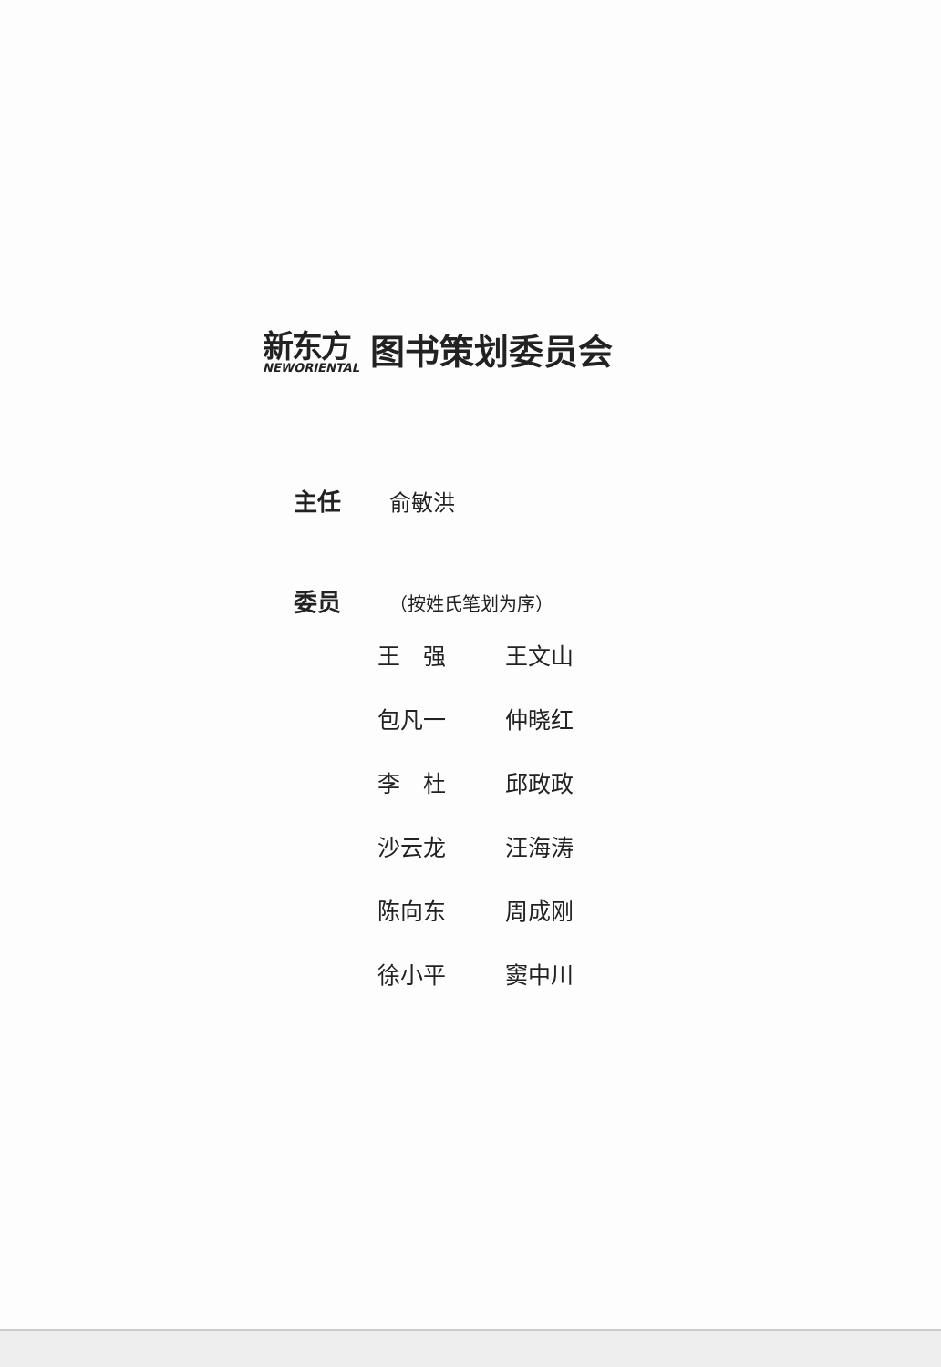新东方
NEWORIENTAL
图书策划委员会
主任 俞敏洪
委员 （按姓氏笔划为序）
| 王 强 | 王文山 |
| 包凡一 | 仲晓红 |
| 李 杜 | 邱政政 |
| 沙云龙 | 汪海涛 |
| 陈向东 | 周成刚 |
| 徐小平 | 窦中川 |